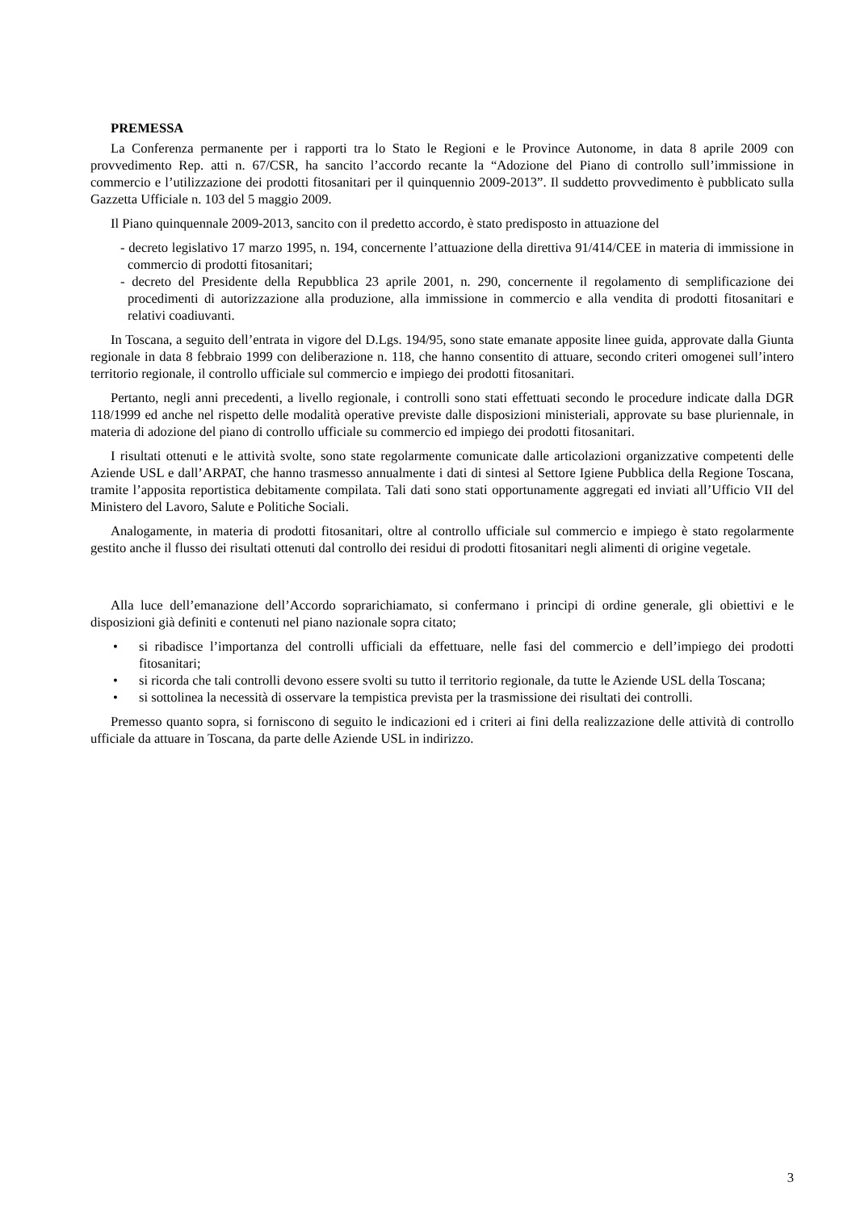PREMESSA
La Conferenza permanente per i rapporti tra lo Stato le Regioni e le Province Autonome, in data 8 aprile 2009 con provvedimento Rep. atti n. 67/CSR, ha sancito l’accordo recante la “Adozione del Piano di controllo sull’immissione in commercio e l’utilizzazione dei prodotti fitosanitari per il quinquennio 2009-2013”. Il suddetto provvedimento è pubblicato sulla Gazzetta Ufficiale n. 103 del 5 maggio 2009.
Il Piano quinquennale 2009-2013, sancito con il predetto accordo, è stato predisposto in attuazione del
- decreto legislativo 17 marzo 1995, n. 194, concernente l’attuazione della direttiva 91/414/CEE in materia di immissione in commercio di prodotti fitosanitari;
- decreto del Presidente della Repubblica 23 aprile 2001, n. 290, concernente il regolamento di semplificazione dei procedimenti di autorizzazione alla produzione, alla immissione in commercio e alla vendita di prodotti fitosanitari e relativi coadiuvanti.
In Toscana, a seguito dell’entrata in vigore del D.Lgs. 194/95, sono state emanate apposite linee guida, approvate dalla Giunta regionale in data 8 febbraio 1999 con deliberazione n. 118, che hanno consentito di attuare, secondo criteri omogenei sull’intero territorio regionale, il controllo ufficiale sul commercio e impiego dei prodotti fitosanitari.
Pertanto, negli anni precedenti, a livello regionale, i controlli sono stati effettuati secondo le procedure indicate dalla DGR 118/1999 ed anche nel rispetto delle modalità operative previste dalle disposizioni ministeriali, approvate su base pluriennale, in materia di adozione del piano di controllo ufficiale su commercio ed impiego dei prodotti fitosanitari.
I risultati ottenuti e le attività svolte, sono state regolarmente comunicate dalle articolazioni organizzative competenti delle Aziende USL e dall’ARPAT, che hanno trasmesso annualmente i dati di sintesi al Settore Igiene Pubblica della Regione Toscana, tramite l’apposita reportistica debitamente compilata. Tali dati sono stati opportunamente aggregati ed inviati all’Ufficio VII del Ministero del Lavoro, Salute e Politiche Sociali.
Analogamente, in materia di prodotti fitosanitari, oltre al controllo ufficiale sul commercio e impiego è stato regolarmente gestito anche il flusso dei risultati ottenuti dal controllo dei residui di prodotti fitosanitari negli alimenti di origine vegetale.
Alla luce dell’emanazione dell’Accordo soprarichiamato, si confermano i principi di ordine generale, gli obiettivi e le disposizioni già definiti e contenuti nel piano nazionale sopra citato;
• si ribadisce l’importanza del controlli ufficiali da effettuare, nelle fasi del commercio e dell’impiego dei prodotti fitosanitari;
• si ricorda che tali controlli devono essere svolti su tutto il territorio regionale, da tutte le Aziende USL della Toscana;
• si sottolinea la necessità di osservare la tempistica prevista per la trasmissione dei risultati dei controlli.
Premesso quanto sopra, si forniscono di seguito le indicazioni ed i criteri ai fini della realizzazione delle attività di controllo ufficiale da attuare in Toscana, da parte delle Aziende USL in indirizzo.
3